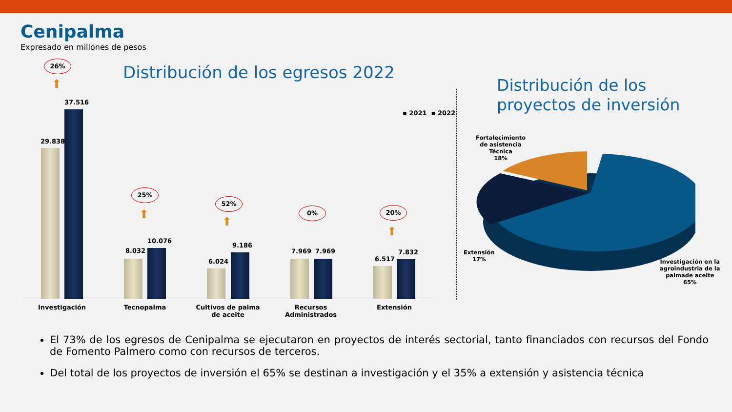Cenipalma
Expresado en millones de pesos
Distribución de los egresos 2022
Distribución de los
proyectos de inversión
▪ 2021 ▪ 2022
26%
⬆
29.838
37.516
25%
⬆
8.032
10.076
52%
⬆
6.024
9.186
0%
7.969 7.969
20%
⬆
6.517
7.832
Investigación Tecnopalma
Cultivos de palma de aceite
Recursos Administrados
Extensión
Fortalecimiento
de asistencia
Técnica
18%
Extensión
17%
Investigación en la
agroindustria de la
palmade aceite
65%
El 73% de los egresos de Cenipalma se ejecutaron en proyectos de interés sectorial, tanto financiados con recursos del Fondo de Fomento Palmero como con recursos de terceros.
Del total de los proyectos de inversión el 65% se destinan a investigación y el 35% a extensión y asistencia técnica